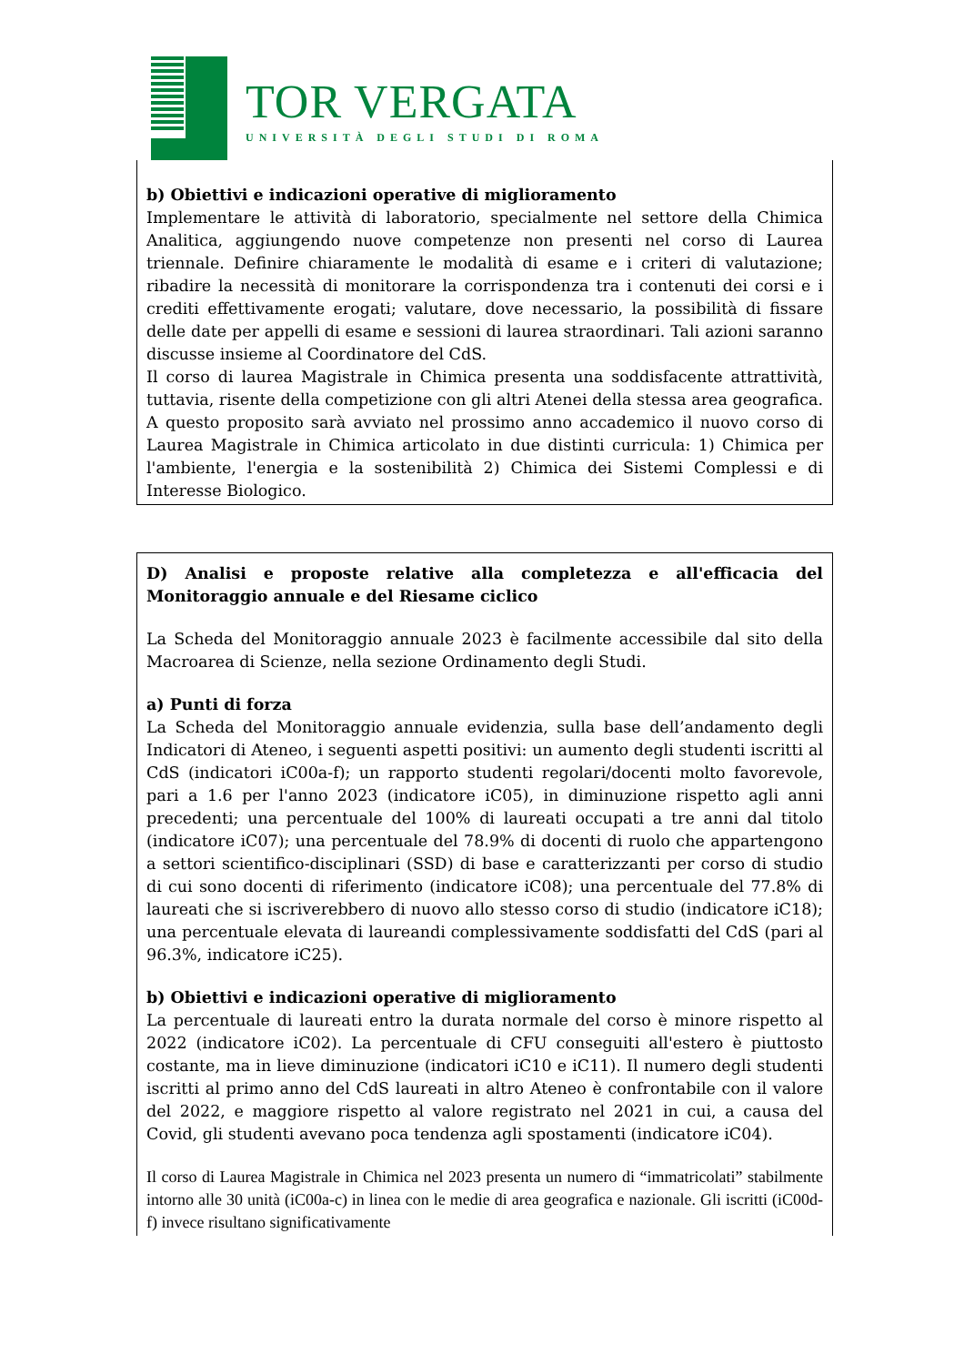TOR VERGATA
UNIVERSITÀ DEGLI STUDI DI ROMA
b) Obiettivi e indicazioni operative di miglioramento
Implementare le attività di laboratorio, specialmente nel settore della Chimica Analitica, aggiungendo nuove competenze non presenti nel corso di Laurea triennale. Definire chiaramente le modalità di esame e i criteri di valutazione; ribadire la necessità di monitorare la corrispondenza tra i contenuti dei corsi e i crediti effettivamente erogati; valutare, dove necessario, la possibilità di fissare delle date per appelli di esame e sessioni di laurea straordinari. Tali azioni saranno discusse insieme al Coordinatore del CdS.
Il corso di laurea Magistrale in Chimica presenta una soddisfacente attrattività, tuttavia, risente della competizione con gli altri Atenei della stessa area geografica. A questo proposito sarà avviato nel prossimo anno accademico il nuovo corso di Laurea Magistrale in Chimica articolato in due distinti curricula: 1) Chimica per l'ambiente, l'energia e la sostenibilità 2) Chimica dei Sistemi Complessi e di Interesse Biologico.
D) Analisi e proposte relative alla completezza e all'efficacia del Monitoraggio annuale e del Riesame ciclico
La Scheda del Monitoraggio annuale 2023 è facilmente accessibile dal sito della Macroarea di Scienze, nella sezione Ordinamento degli Studi.
a) Punti di forza
La Scheda del Monitoraggio annuale evidenzia, sulla base dell’andamento degli Indicatori di Ateneo, i seguenti aspetti positivi: un aumento degli studenti iscritti al CdS (indicatori iC00a-f); un rapporto studenti regolari/docenti molto favorevole, pari a 1.6 per l'anno 2023 (indicatore iC05), in diminuzione rispetto agli anni precedenti; una percentuale del 100% di laureati occupati a tre anni dal titolo (indicatore iC07); una percentuale del 78.9% di docenti di ruolo che appartengono a settori scientifico-disciplinari (SSD) di base e caratterizzanti per corso di studio di cui sono docenti di riferimento (indicatore iC08); una percentuale del 77.8% di laureati che si iscriverebbero di nuovo allo stesso corso di studio (indicatore iC18); una percentuale elevata di laureandi complessivamente soddisfatti del CdS (pari al 96.3%, indicatore iC25).
b) Obiettivi e indicazioni operative di miglioramento
La percentuale di laureati entro la durata normale del corso è minore rispetto al 2022 (indicatore iC02). La percentuale di CFU conseguiti all'estero è piuttosto costante, ma in lieve diminuzione (indicatori iC10 e iC11). Il numero degli studenti iscritti al primo anno del CdS laureati in altro Ateneo è confrontabile con il valore del 2022, e maggiore rispetto al valore registrato nel 2021 in cui, a causa del Covid, gli studenti avevano poca tendenza agli spostamenti (indicatore iC04).
Il corso di Laurea Magistrale in Chimica nel 2023 presenta un numero di “immatricolati” stabilmente intorno alle 30 unità (iC00a-c) in linea con le medie di area geografica e nazionale. Gli iscritti (iC00d-f) invece risultano significativamente